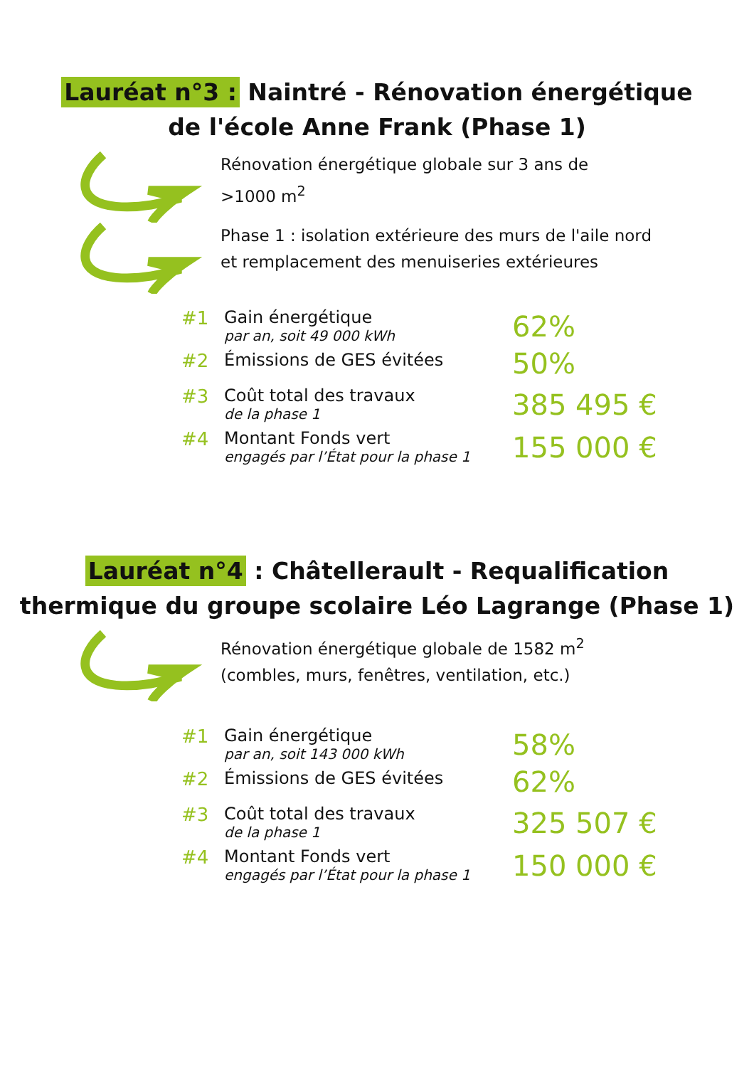Lauréat n°3 : Naintré - Rénovation énergétique
de l'école Anne Frank (Phase 1)
Rénovation énergétique globale sur 3 ans de
>1000 m<sup>2</sup>
Phase 1 : isolation extérieure des murs de l'aile nord
et remplacement des menuiseries extérieures
| #1 | Gain énergétique par an, soit 49 000 kWh | 62% |
| #2 | Émissions de GES évitées | 50% |
| #3 | Coût total des travaux de la phase 1 | 385 495 € |
| #4 | Montant Fonds vert engagés par l’État pour la phase 1 | 155 000 € |
Lauréat n°4 : Châtellerault - Requalification
thermique du groupe scolaire Léo Lagrange (Phase 1)
Rénovation énergétique globale de 1582 m<sup>2</sup>
(combles, murs, fenêtres, ventilation, etc.)
| #1 | Gain énergétique par an, soit 143 000 kWh | 58% |
| #2 | Émissions de GES évitées | 62% |
| #3 | Coût total des travaux de la phase 1 | 325 507 € |
| #4 | Montant Fonds vert engagés par l’État pour la phase 1 | 150 000 € |